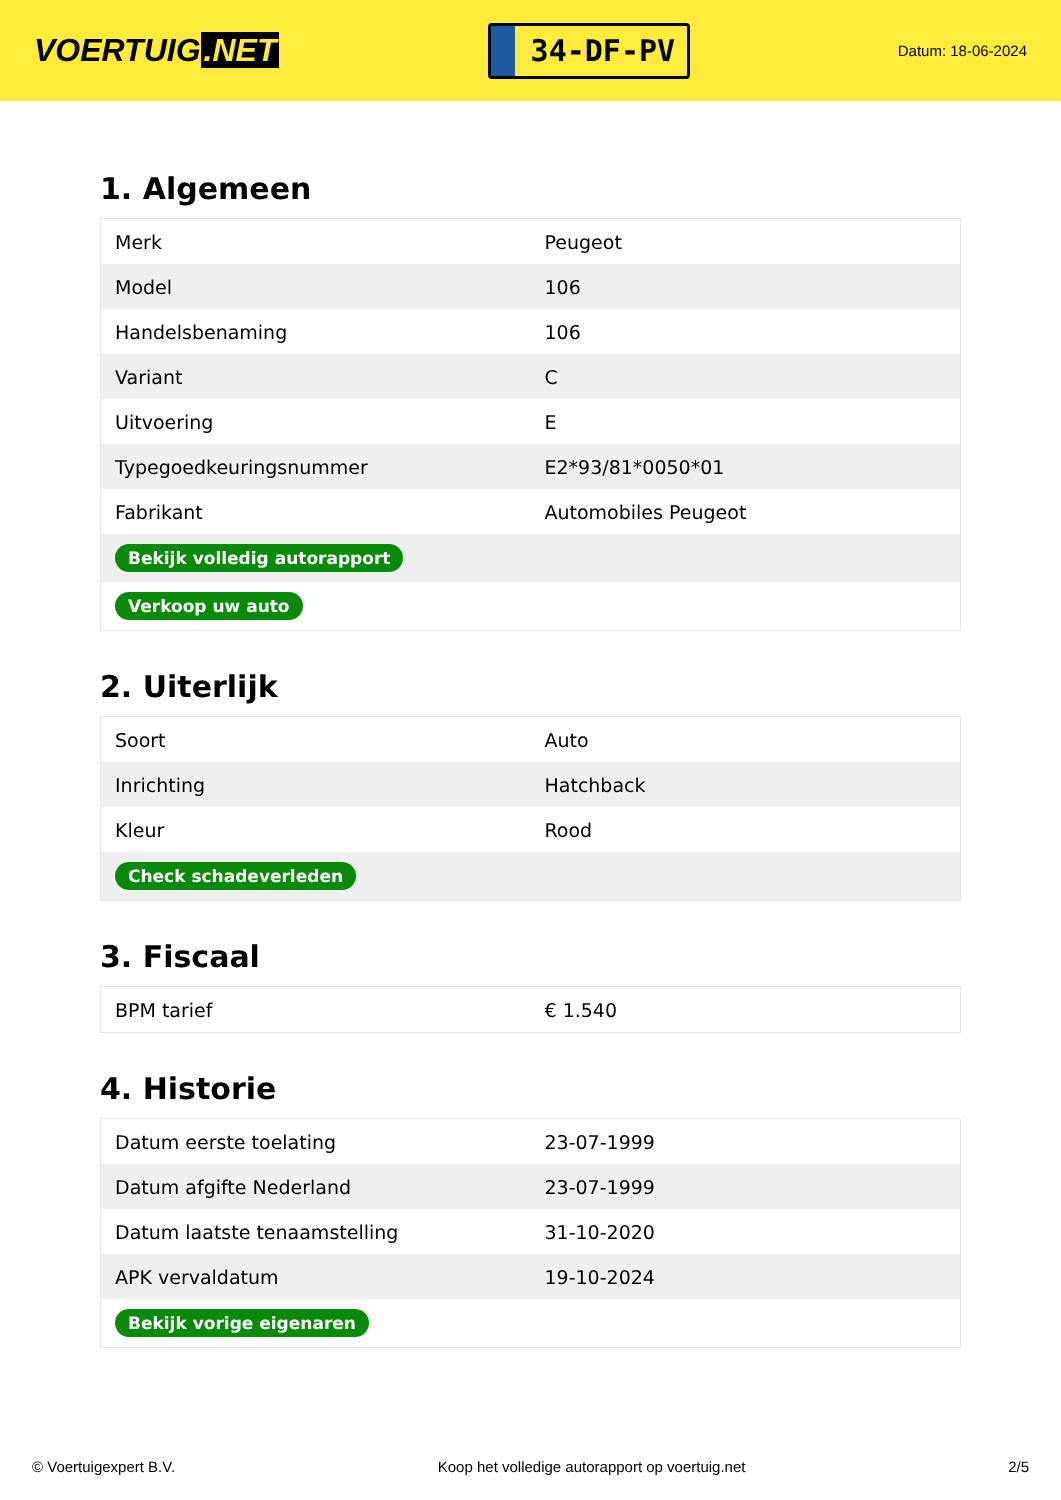VOERTUIG.NET
34-DF-PV
Datum: 18-06-2024
1. Algemeen
| Merk | Peugeot |
| Model | 106 |
| Handelsbenaming | 106 |
| Variant | C |
| Uitvoering | E |
| Typegoedkeuringsnummer | E2*93/81*0050*01 |
| Fabrikant | Automobiles Peugeot |
| Bekijk volledig autorapport | |
| Verkoop uw auto | |
2. Uiterlijk
| Soort | Auto |
| Inrichting | Hatchback |
| Kleur | Rood |
| Check schadeverleden | |
3. Fiscaal
| BPM tarief | € 1.540 |
4. Historie
| Datum eerste toelating | 23-07-1999 |
| Datum afgifte Nederland | 23-07-1999 |
| Datum laatste tenaamstelling | 31-10-2020 |
| APK vervaldatum | 19-10-2024 |
| Bekijk vorige eigenaren | |
© Voertuigexpert B.V. Koop het volledige autorapport op voertuig.net 2/5